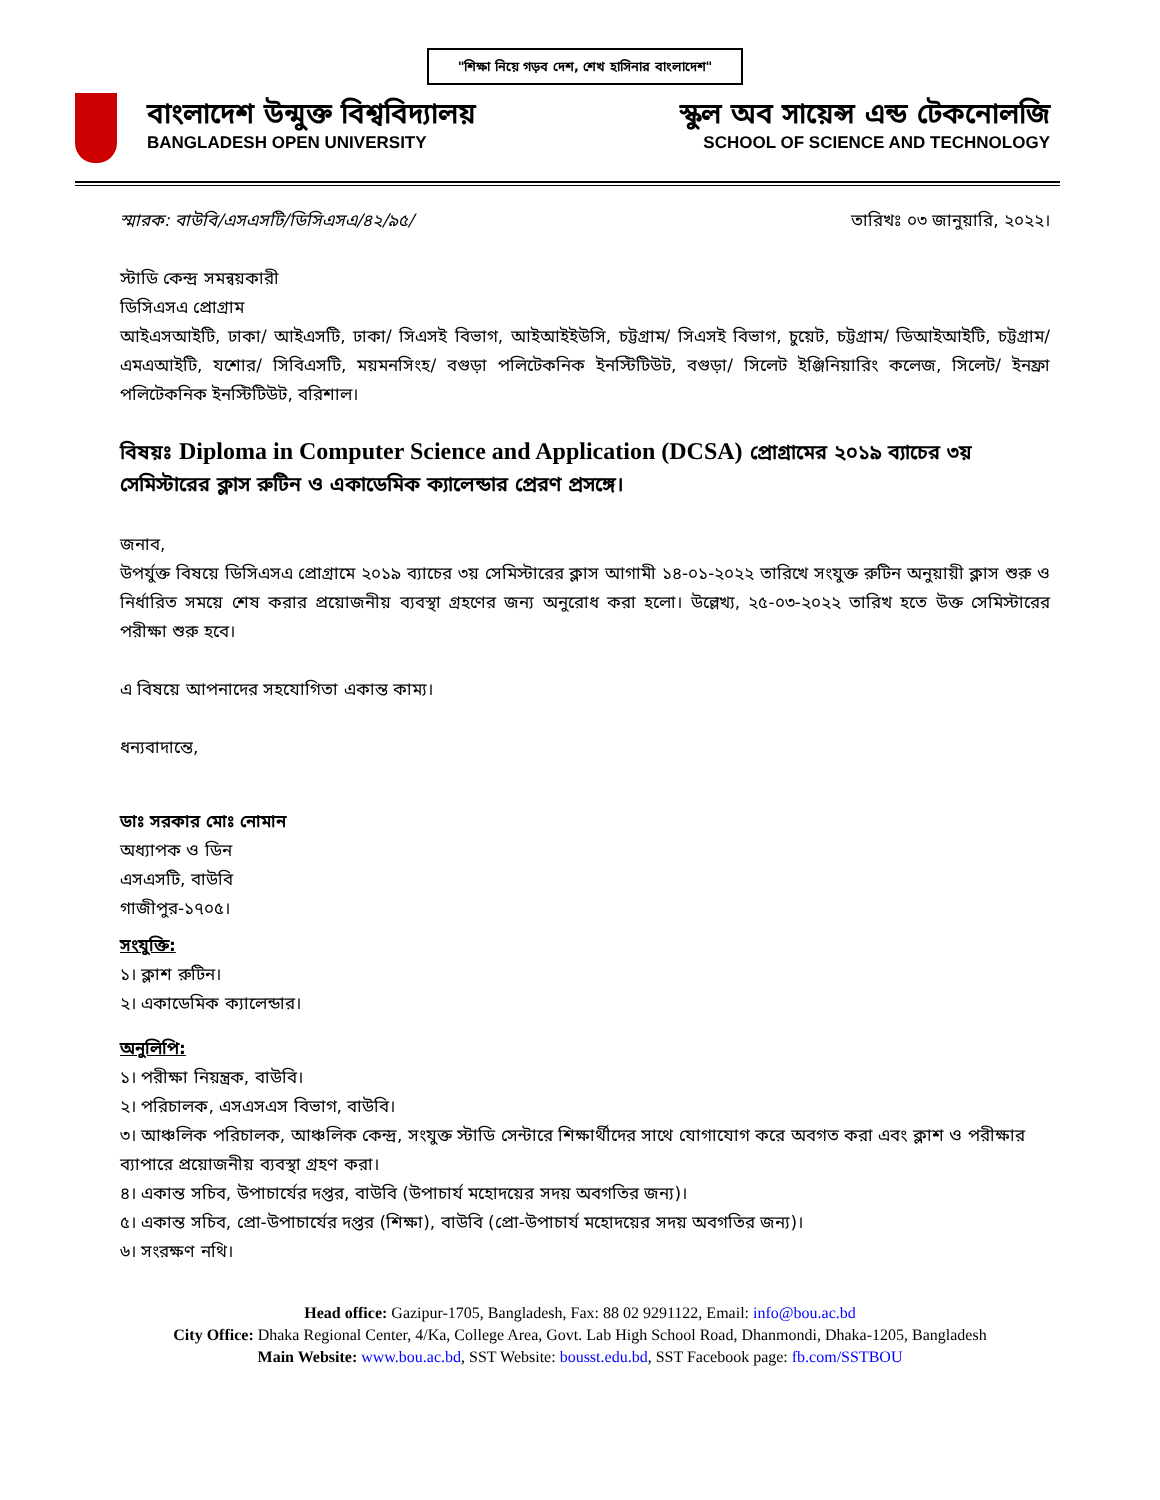"শিক্ষা নিয়ে গড়ব দেশ, শেখ হাসিনার বাংলাদেশ"
বাংলাদেশ উন্মুক্ত বিশ্ববিদ্যালয়
BANGLADESH OPEN UNIVERSITY
স্কুল অব সায়েন্স এন্ড টেকনোলজি
SCHOOL OF SCIENCE AND TECHNOLOGY
স্মারক: বাউবি/এসএসটি/ডিসিএসএ/৪২/৯৫/ তারিখঃ ০৩ জানুয়ারি, ২০২২।
স্টাডি কেন্দ্র সমন্বয়কারী
ডিসিএসএ প্রোগ্রাম
আইএসআইটি, ঢাকা/ আইএসটি, ঢাকা/ সিএসই বিভাগ, আইআইইউসি, চট্টগ্রাম/ সিএসই বিভাগ, চুয়েট, চট্টগ্রাম/ ডিআইআইটি, চট্টগ্রাম/ এমএআইটি, যশোর/ সিবিএসটি, ময়মনসিংহ/ বগুড়া পলিটেকনিক ইনস্টিটিউট, বগুড়া/ সিলেট ইঞ্জিনিয়ারিং কলেজ, সিলেট/ ইনফ্রা পলিটেকনিক ইনস্টিটিউট, বরিশাল।
বিষয়ঃ Diploma in Computer Science and Application (DCSA) প্রোগ্রামের ২০১৯ ব্যাচের ৩য় সেমিস্টারের ক্লাস রুটিন ও একাডেমিক ক্যালেন্ডার প্রেরণ প্রসঙ্গে।
জনাব,
উপর্যুক্ত বিষয়ে ডিসিএসএ প্রোগ্রামে ২০১৯ ব্যাচের ৩য় সেমিস্টারের ক্লাস আগামী ১৪-০১-২০২২ তারিখে সংযুক্ত রুটিন অনুয়ায়ী ক্লাস শুরু ও নির্ধারিত সময়ে শেষ করার প্রয়োজনীয় ব্যবস্থা গ্রহণের জন্য অনুরোধ করা হলো। উল্লেখ্য, ২৫-০৩-২০২২ তারিখ হতে উক্ত সেমিস্টারের পরীক্ষা শুরু হবে।
এ বিষয়ে আপনাদের সহযোগিতা একান্ত কাম্য।
ধন্যবাদান্তে,
ডাঃ সরকার মোঃ নোমান
অধ্যাপক ও ডিন
এসএসটি, বাউবি
গাজীপুর-১৭০৫।
সংযুক্তি:
১। ক্লাশ রুটিন।
২। একাডেমিক ক্যালেন্ডার।
অনুলিপি:
১। পরীক্ষা নিয়ন্ত্রক, বাউবি।
২। পরিচালক, এসএসএস বিভাগ, বাউবি।
৩। আঞ্চলিক পরিচালক, আঞ্চলিক কেন্দ্র, সংযুক্ত স্টাডি সেন্টারে শিক্ষার্থীদের সাথে যোগাযোগ করে অবগত করা এবং ক্লাশ ও পরীক্ষার ব্যাপারে প্রয়োজনীয় ব্যবস্থা গ্রহণ করা।
৪। একান্ত সচিব, উপাচার্যের দপ্তর, বাউবি (উপাচার্য মহোদয়ের সদয় অবগতির জন্য)।
৫। একান্ত সচিব, প্রো-উপাচার্যের দপ্তর (শিক্ষা), বাউবি (প্রো-উপাচার্য মহোদয়ের সদয় অবগতির জন্য)।
৬। সংরক্ষণ নথি।
Head office: Gazipur-1705, Bangladesh, Fax: 88 02 9291122, Email: info@bou.ac.bd
City Office: Dhaka Regional Center, 4/Ka, College Area, Govt. Lab High School Road, Dhanmondi, Dhaka-1205, Bangladesh
Main Website: www.bou.ac.bd, SST Website: bousst.edu.bd, SST Facebook page: fb.com/SSTBOU